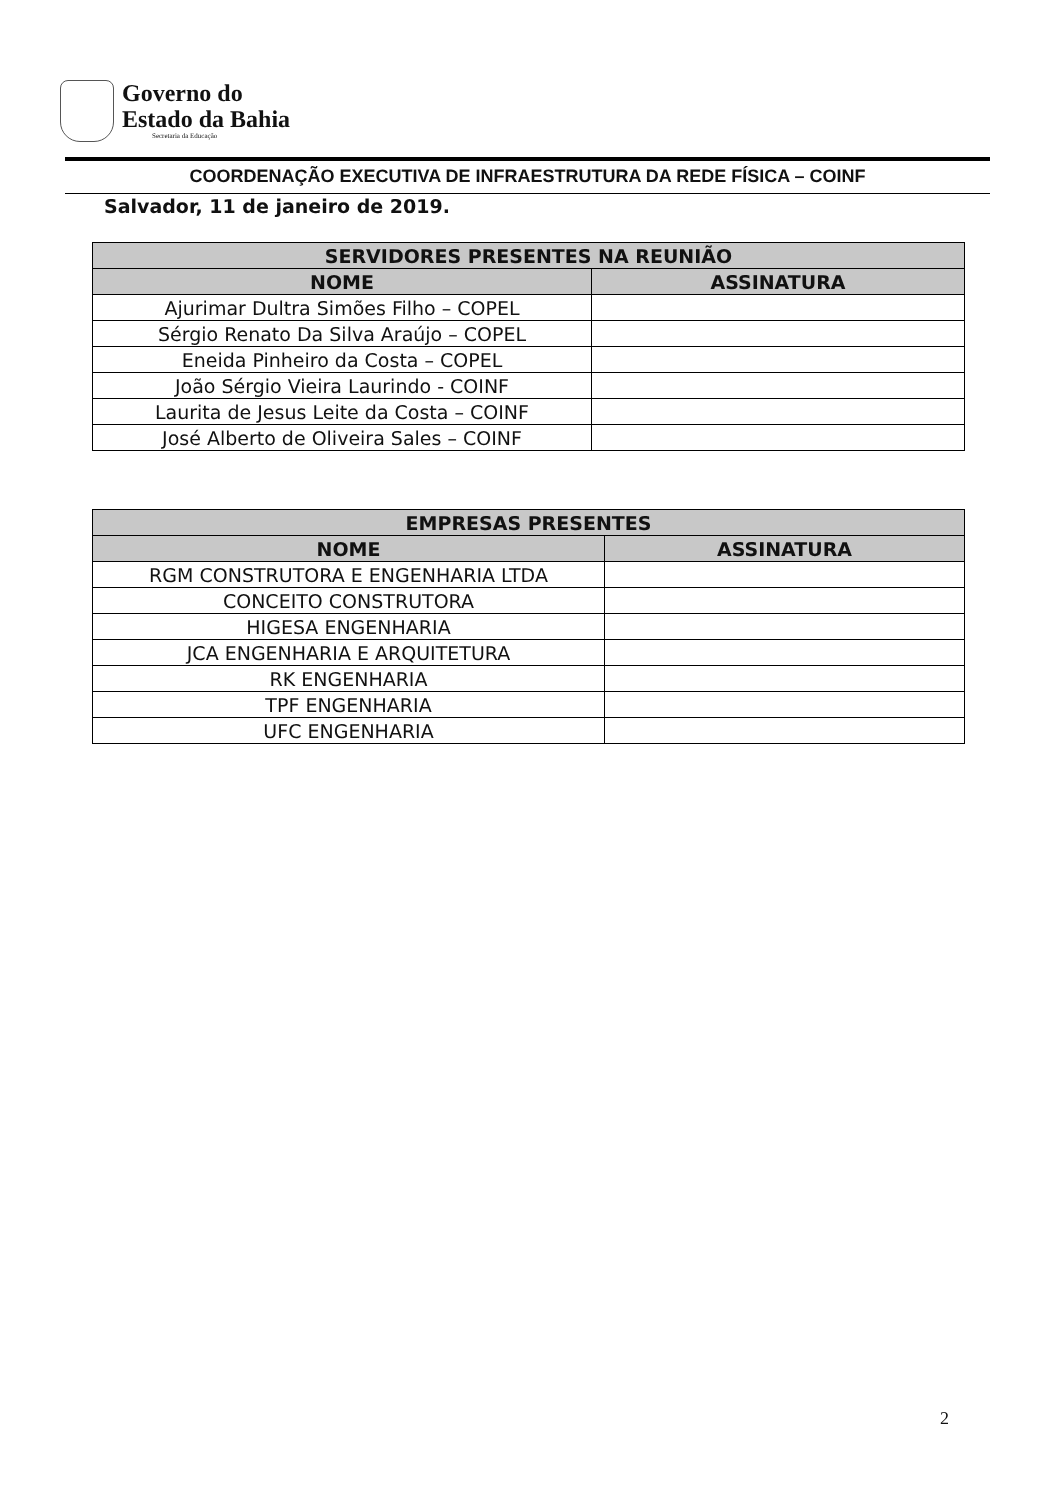Governo do
Estado da Bahia
Secretaria da Educação
COORDENAÇÃO EXECUTIVA DE INFRAESTRUTURA DA REDE FÍSICA – COINF
Salvador, 11 de janeiro de 2019.
| SERVIDORES PRESENTES NA REUNIÃO | |
| --- | --- |
| NOME | ASSINATURA |
| Ajurimar Dultra Simões Filho – COPEL | |
| Sérgio Renato Da Silva Araújo – COPEL | |
| Eneida Pinheiro da Costa – COPEL | |
| João Sérgio Vieira Laurindo - COINF | |
| Laurita de Jesus Leite da Costa – COINF | |
| José Alberto de Oliveira Sales – COINF | |
| EMPRESAS PRESENTES | |
| --- | --- |
| NOME | ASSINATURA |
| RGM CONSTRUTORA E ENGENHARIA LTDA | |
| CONCEITO CONSTRUTORA | |
| HIGESA ENGENHARIA | |
| JCA ENGENHARIA E ARQUITETURA | |
| RK ENGENHARIA | |
| TPF ENGENHARIA | |
| UFC ENGENHARIA | |
2